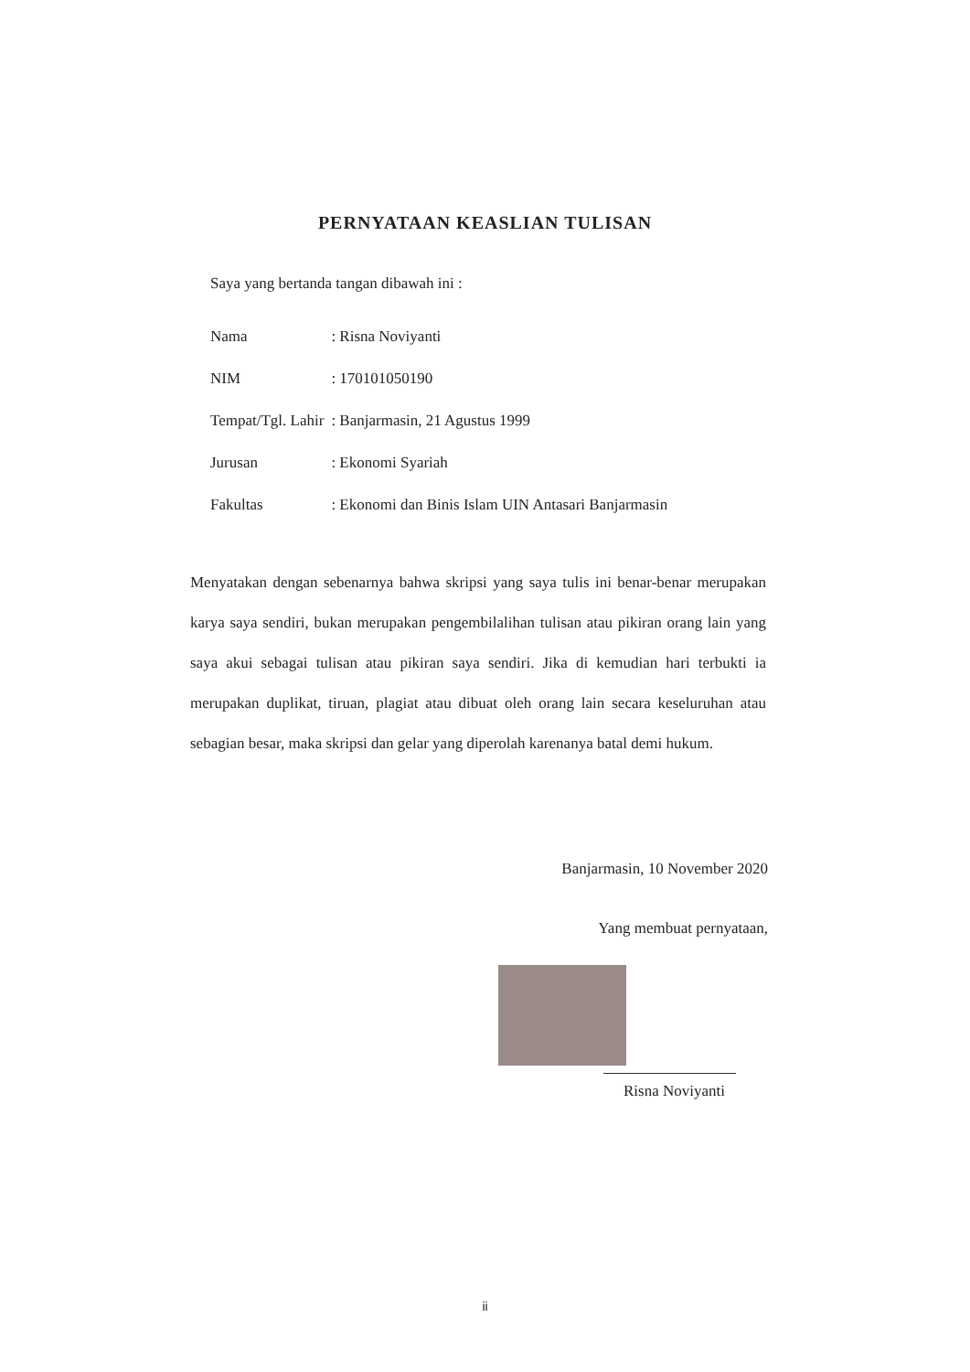PERNYATAAN KEASLIAN TULISAN
Saya yang bertanda tangan dibawah ini :
| Nama | : Risna Noviyanti |
| NIM | : 170101050190 |
| Tempat/Tgl. Lahir | : Banjarmasin, 21 Agustus 1999 |
| Jurusan | : Ekonomi Syariah |
| Fakultas | : Ekonomi dan Binis Islam UIN Antasari Banjarmasin |
Menyatakan dengan sebenarnya bahwa skripsi yang saya tulis ini benar-benar merupakan karya saya sendiri, bukan merupakan pengembilalihan tulisan atau pikiran orang lain yang saya akui sebagai tulisan atau pikiran saya sendiri. Jika di kemudian hari terbukti ia merupakan duplikat, tiruan, plagiat atau dibuat oleh orang lain secara keseluruhan atau sebagian besar, maka skripsi dan gelar yang diperolah karenanya batal demi hukum.
Banjarmasin, 10 November 2020
Yang membuat pernyataan,
Risna Noviyanti
ii